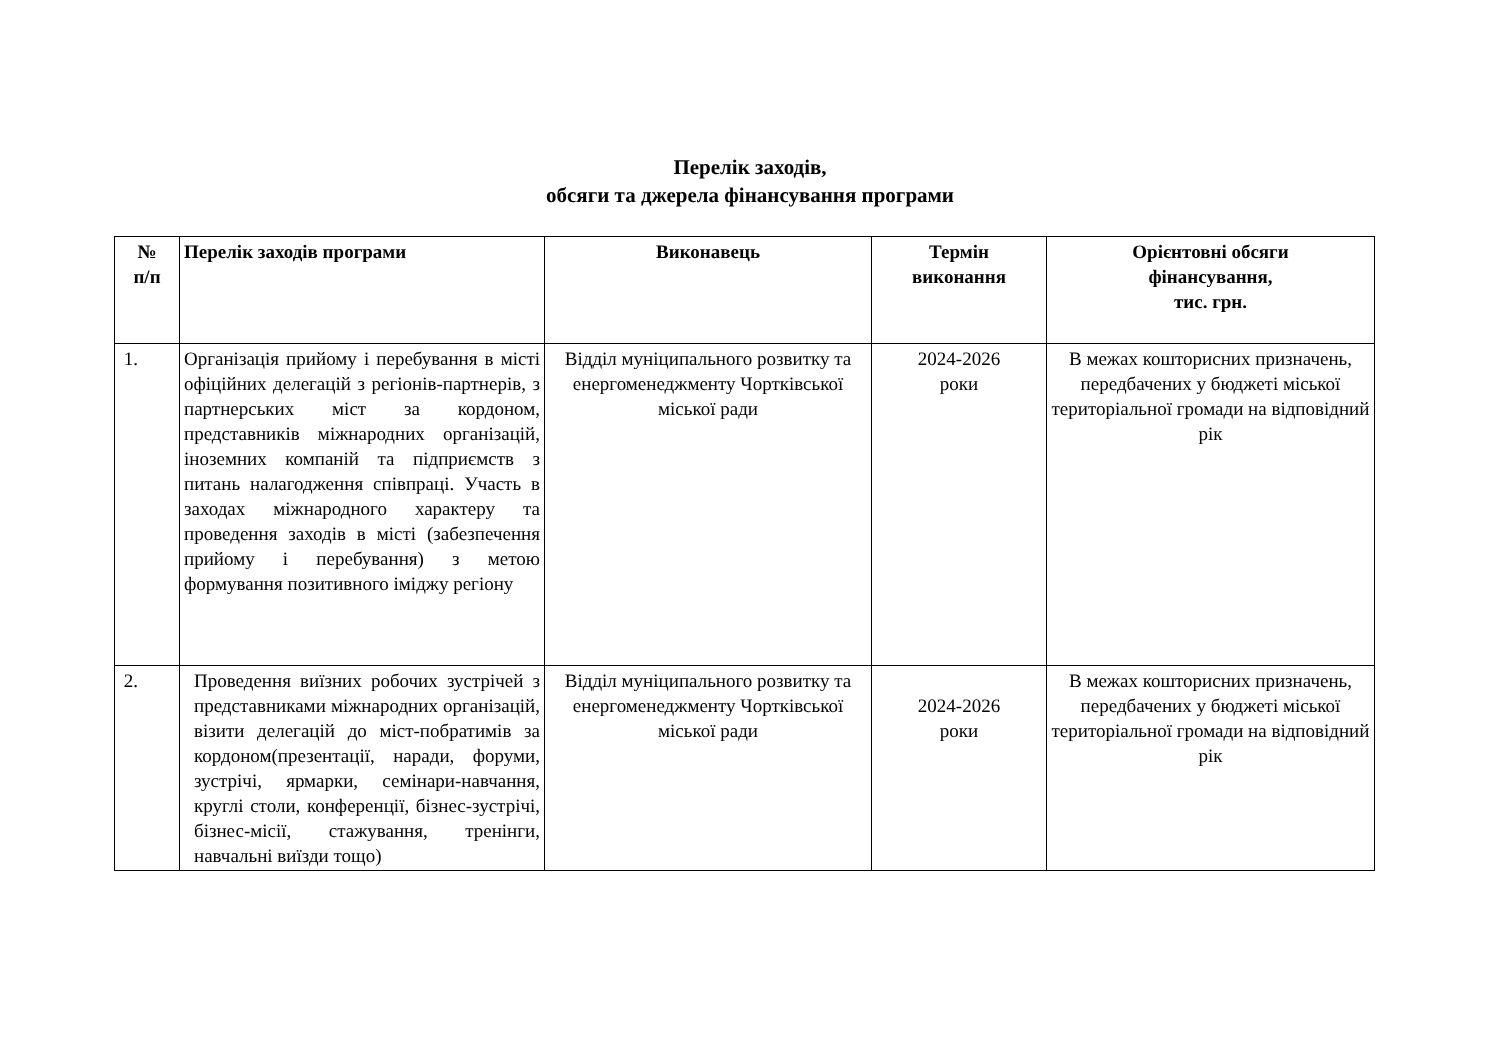Перелік заходів,
обсяги та джерела фінансування програми
| № п/п | Перелік заходів програми | Виконавець | Термін виконання | Орієнтовні обсяги фінансування, тис. грн. |
| --- | --- | --- | --- | --- |
| 1. | Організація прийому і перебування в місті офіційних делегацій з регіонів-партнерів, з партнерських міст за кордоном, представників міжнародних організацій, іноземних компаній та підприємств з питань налагодження співпраці. Участь в заходах міжнародного характеру та проведення заходів в місті (забезпечення прийому і перебування) з метою формування позитивного іміджу регіону | Відділ муніципального розвитку та енергоменеджменту Чортківської міської ради | 2024-2026 роки | В межах кошторисних призначень, передбачених у бюджеті міської територіальної громади на відповідний рік |
| 2. | Проведення виїзних робочих зустрічей з представниками міжнародних організацій, візити делегацій до міст-побратимів за кордоном(презентації, наради, форуми, зустрічі, ярмарки, семінари-навчання, круглі столи, конференції, бізнес-зустрічі, бізнес-місії, стажування, тренінги, навчальні виїзди тощо) | Відділ муніципального розвитку та енергоменеджменту Чортківської міської ради | 2024-2026 роки | В межах кошторисних призначень, передбачених у бюджеті міської територіальної громади на відповідний рік |